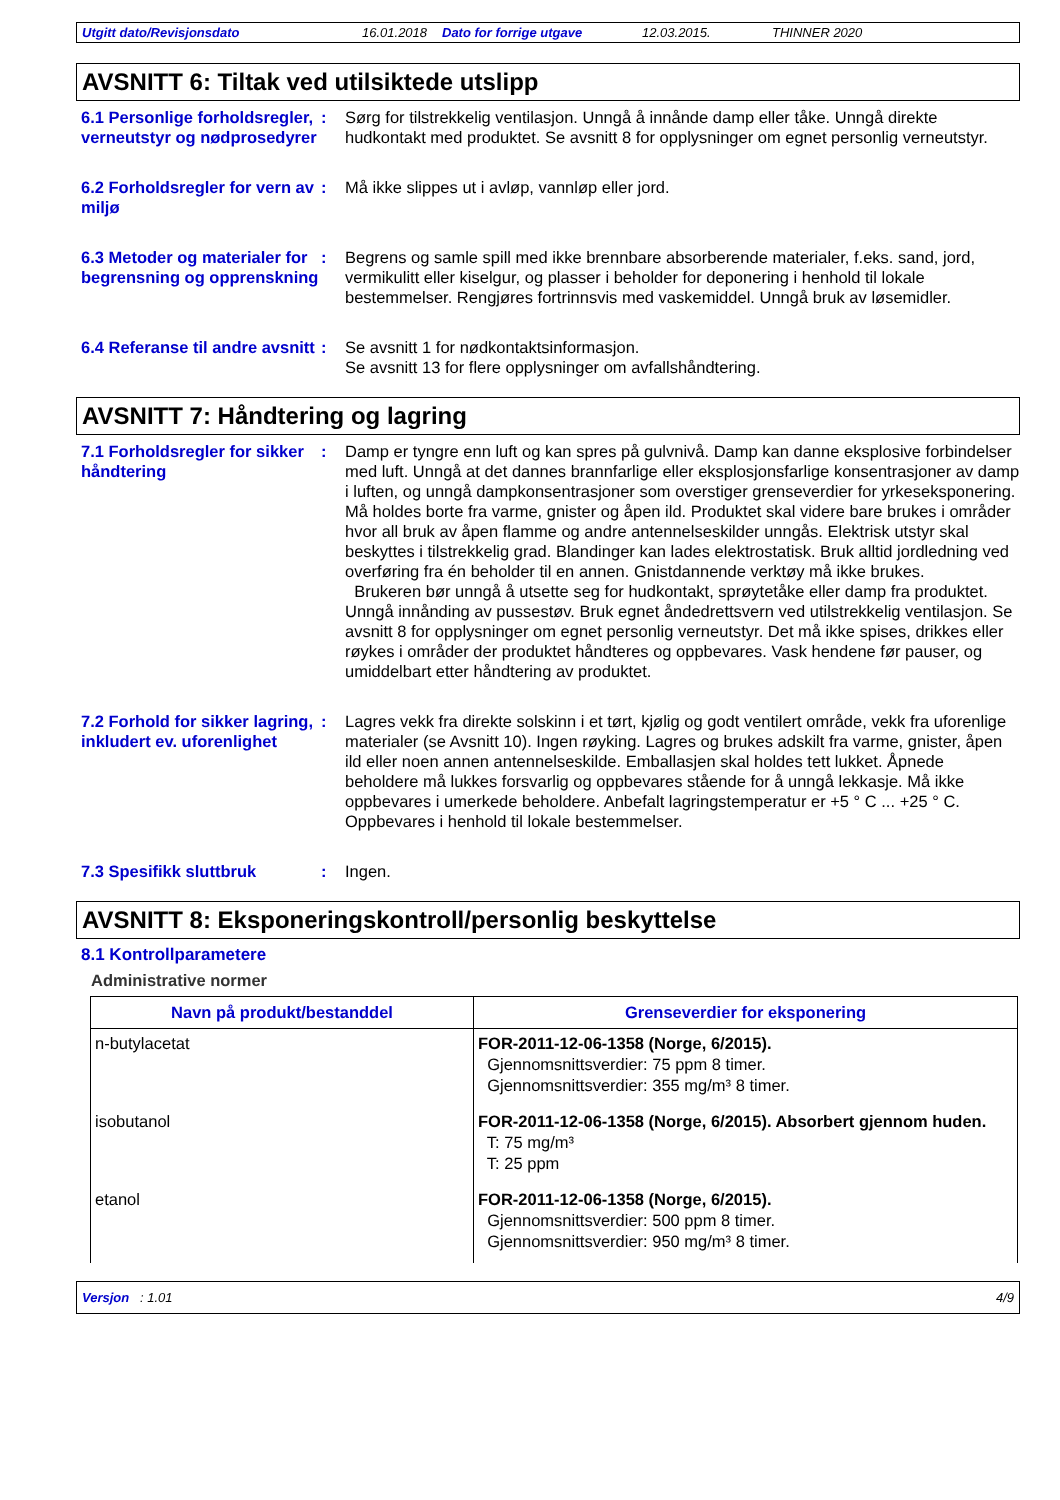Utgitt dato/Revisjonsdato 16.01.2018 Dato for forrige utgave 12.03.2015. THINNER 2020
AVSNITT 6: Tiltak ved utilsiktede utslipp
6.1 Personlige forholdsregler, verneutstyr og nødprosedyrer
: Sørg for tilstrekkelig ventilasjon. Unngå å innånde damp eller tåke. Unngå direkte hudkontakt med produktet. Se avsnitt 8 for opplysninger om egnet personlig verneutstyr.
6.2 Forholdsregler for vern av miljø
: Må ikke slippes ut i avløp, vannløp eller jord.
6.3 Metoder og materialer for begrensning og opprenskning
: Begrens og samle spill med ikke brennbare absorberende materialer, f.eks. sand, jord, vermikulitt eller kiselgur, og plasser i beholder for deponering i henhold til lokale bestemmelser. Rengjøres fortrinnsvis med vaskemiddel. Unngå bruk av løsemidler.
6.4 Referanse til andre avsnitt
: Se avsnitt 1 for nødkontaktsinformasjon.
Se avsnitt 13 for flere opplysninger om avfallshåndtering.
AVSNITT 7: Håndtering og lagring
7.1 Forholdsregler for sikker håndtering
: Damp er tyngre enn luft og kan spres på gulvnivå. Damp kan danne eksplosive forbindelser med luft. Unngå at det dannes brannfarlige eller eksplosjonsfarlige konsentrasjoner av damp i luften, og unngå dampkonsentrasjoner som overstiger grenseverdier for yrkeseksponering. Må holdes borte fra varme, gnister og åpen ild. Produktet skal videre bare brukes i områder hvor all bruk av åpen flamme og andre antennelseskilder unngås. Elektrisk utstyr skal beskyttes i tilstrekkelig grad. Blandinger kan lades elektrostatisk. Bruk alltid jordledning ved overføring fra én beholder til en annen. Gnistdannende verktøy må ikke brukes.
Brukeren bør unngå å utsette seg for hudkontakt, sprøytetåke eller damp fra produktet. Unngå innånding av pussestøv. Bruk egnet åndedrettsvern ved utilstrekkelig ventilasjon. Se avsnitt 8 for opplysninger om egnet personlig verneutstyr. Det må ikke spises, drikkes eller røykes i områder der produktet håndteres og oppbevares. Vask hendene før pauser, og umiddelbart etter håndtering av produktet.
7.2 Forhold for sikker lagring, inkludert ev. uforenlighet
: Lagres vekk fra direkte solskinn i et tørt, kjølig og godt ventilert område, vekk fra uforenlige materialer (se Avsnitt 10). Ingen røyking. Lagres og brukes adskilt fra varme, gnister, åpen ild eller noen annen antennelseskilde. Emballasjen skal holdes tett lukket. Åpnede beholdere må lukkes forsvarlig og oppbevares stående for å unngå lekkasje. Må ikke oppbevares i umerkede beholdere. Anbefalt lagringstemperatur er +5 ° C ... +25 ° C. Oppbevares i henhold til lokale bestemmelser.
7.3 Spesifikk sluttbruk : Ingen.
AVSNITT 8: Eksponeringskontroll/personlig beskyttelse
8.1 Kontrollparametere
Administrative normer
| Navn på produkt/bestanddel | Grenseverdier for eksponering |
| --- | --- |
| n-butylacetat | FOR-2011-12-06-1358 (Norge, 6/2015). Gjennomsnittsverdier: 75 ppm 8 timer. Gjennomsnittsverdier: 355 mg/m³ 8 timer. |
| isobutanol | FOR-2011-12-06-1358 (Norge, 6/2015). Absorbert gjennom huden. T: 75 mg/m³ T: 25 ppm |
| etanol | FOR-2011-12-06-1358 (Norge, 6/2015). Gjennomsnittsverdier: 500 ppm 8 timer. Gjennomsnittsverdier: 950 mg/m³ 8 timer. |
Versjon : 1.01 4/9